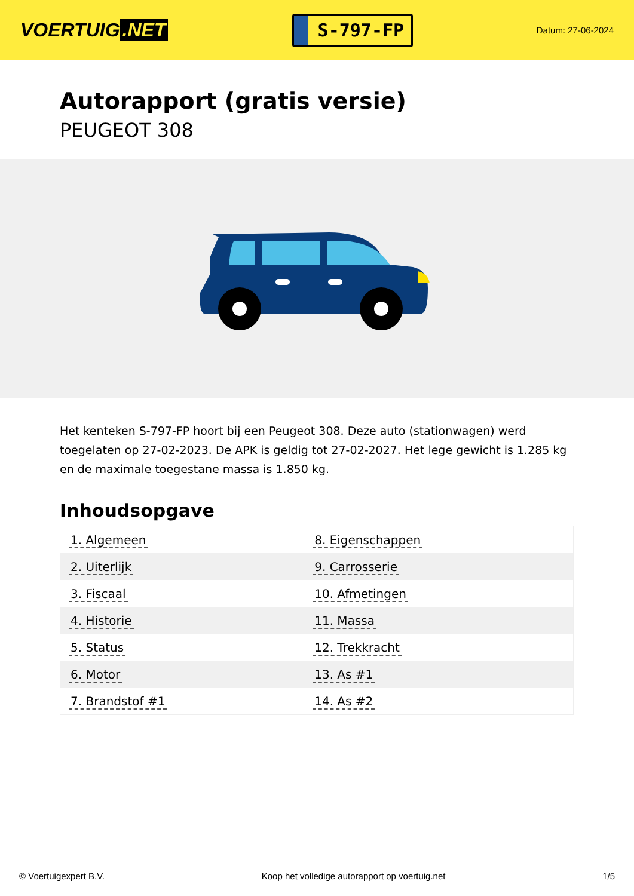VOERTUIG.NET
S-797-FP
Datum: 27-06-2024
Autorapport (gratis versie)
PEUGEOT 308
Het kenteken S-797-FP hoort bij een Peugeot 308. Deze auto (stationwagen) werd toegelaten op 27-02-2023. De APK is geldig tot 27-02-2027. Het lege gewicht is 1.285 kg en de maximale toegestane massa is 1.850 kg.
Inhoudsopgave
| 1. Algemeen | 8. Eigenschappen |
| 2. Uiterlijk | 9. Carrosserie |
| 3. Fiscaal | 10. Afmetingen |
| 4. Historie | 11. Massa |
| 5. Status | 12. Trekkracht |
| 6. Motor | 13. As #1 |
| 7. Brandstof #1 | 14. As #2 |
© Voertuigexpert B.V. Koop het volledige autorapport op voertuig.net 1/5